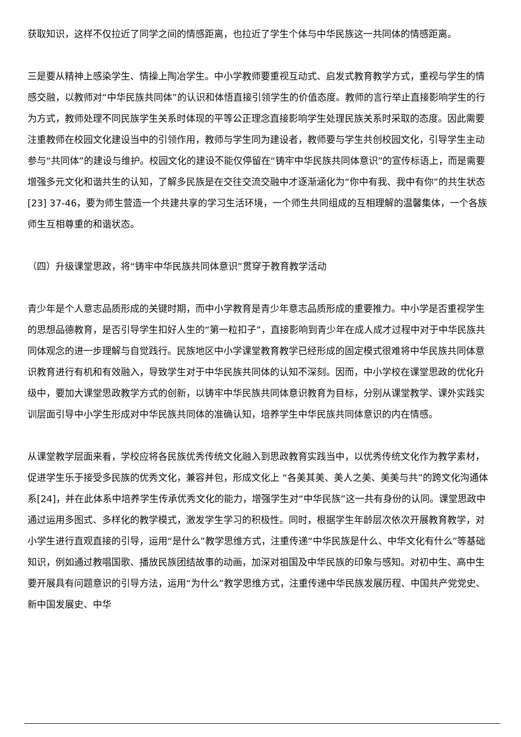获取知识，这样不仅拉近了同学之间的情感距离，也拉近了学生个体与中华民族这一共同体的情感距离。
三是要从精神上感染学生、情操上陶冶学生。中小学教师要重视互动式、启发式教育教学方式，重视与学生的情感交融，以教师对“中华民族共同体”的认识和体悟直接引领学生的价值态度。教师的言行举止直接影响学生的行为方式，教师处理不同民族学生关系时体现的平等公正理念直接影响学生处理民族关系时采取的态度。因此需要注重教师在校园文化建设当中的引领作用，教师与学生同为建设者，教师要与学生共创校园文化，引导学生主动参与“共同体”的建设与维护。校园文化的建设不能仅停留在“铸牢中华民族共同体意识”的宣传标语上，而是需要增强多元文化和谐共生的认知，了解多民族是在交往交流交融中才逐渐涵化为“你中有我、我中有你”的共生状态[23] 37-46，要为师生营造一个共建共享的学习生活环境，一个师生共同组成的互相理解的温馨集体，一个各族师生互相尊重的和谐状态。
（四）升级课堂思政，将“铸牢中华民族共同体意识”贯穿于教育教学活动
青少年是个人意志品质形成的关键时期，而中小学教育是青少年意志品质形成的重要推力。中小学是否重视学生的思想品德教育，是否引导学生扣好人生的“第一粒扣子”，直接影响到青少年在成人成才过程中对于中华民族共同体观念的进一步理解与自觉践行。民族地区中小学课堂教育教学已经形成的固定模式很难将中华民族共同体意识教育进行有机和有效融入，导致学生对于中华民族共同体的认知不深刻。因而，中小学校在课堂思政的优化升级中，要加大课堂思政教学方式的创新，以铸牢中华民族共同体意识教育为目标，分别从课堂教学、课外实践实训层面引导中小学生形成对中华民族共同体的准确认知，培养学生中华民族共同体意识的内在情感。
从课堂教学层面来看，学校应将各民族优秀传统文化融入到思政教育实践当中，以优秀传统文化作为教学素材，促进学生乐于接受多民族的优秀文化，兼容并包，形成文化上 “各美其美、美人之美、美美与共”的跨文化沟通体系[24]，并在此体系中培养学生传承优秀文化的能力，增强学生对“中华民族”这一共有身份的认同。课堂思政中通过运用多图式、多样化的教学模式，激发学生学习的积极性。同时，根据学生年龄层次依次开展教育教学，对小学生进行直观直接的引导，运用“是什么”教学思维方式，注重传递“中华民族是什么、中华文化有什么”等基础知识，例如通过教唱国歌、播放民族团结故事的动画，加深对祖国及中华民族的印象与感知。对初中生、高中生要开展具有问题意识的引导方法，运用“为什么”教学思维方式，注重传递中华民族发展历程、中国共产党党史、新中国发展史、中华